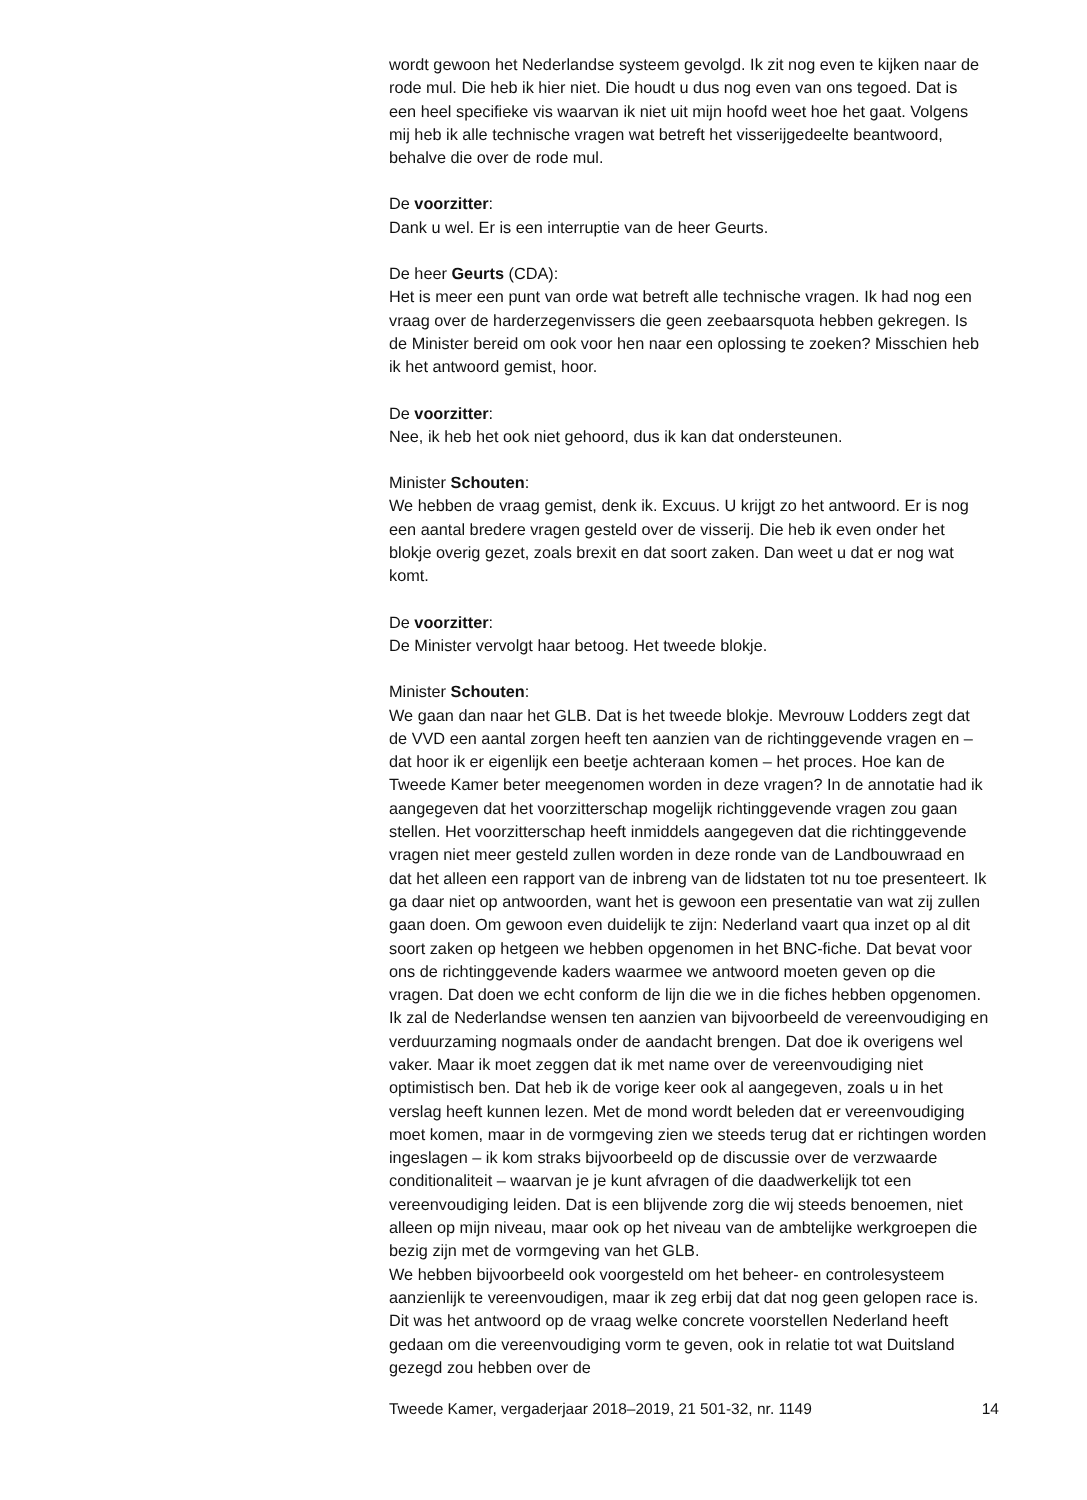wordt gewoon het Nederlandse systeem gevolgd. Ik zit nog even te kijken naar de rode mul. Die heb ik hier niet. Die houdt u dus nog even van ons tegoed. Dat is een heel specifieke vis waarvan ik niet uit mijn hoofd weet hoe het gaat. Volgens mij heb ik alle technische vragen wat betreft het visserijgedeelte beantwoord, behalve die over de rode mul.
De voorzitter:
Dank u wel. Er is een interruptie van de heer Geurts.
De heer Geurts (CDA):
Het is meer een punt van orde wat betreft alle technische vragen. Ik had nog een vraag over de harderzegenvissers die geen zeebaarsquota hebben gekregen. Is de Minister bereid om ook voor hen naar een oplossing te zoeken? Misschien heb ik het antwoord gemist, hoor.
De voorzitter:
Nee, ik heb het ook niet gehoord, dus ik kan dat ondersteunen.
Minister Schouten:
We hebben de vraag gemist, denk ik. Excuus. U krijgt zo het antwoord. Er is nog een aantal bredere vragen gesteld over de visserij. Die heb ik even onder het blokje overig gezet, zoals brexit en dat soort zaken. Dan weet u dat er nog wat komt.
De voorzitter:
De Minister vervolgt haar betoog. Het tweede blokje.
Minister Schouten:
We gaan dan naar het GLB. Dat is het tweede blokje. Mevrouw Lodders zegt dat de VVD een aantal zorgen heeft ten aanzien van de richtinggevende vragen en – dat hoor ik er eigenlijk een beetje achteraan komen – het proces. Hoe kan de Tweede Kamer beter meegenomen worden in deze vragen? In de annotatie had ik aangegeven dat het voorzitterschap mogelijk richtinggevende vragen zou gaan stellen. Het voorzitterschap heeft inmiddels aangegeven dat die richtinggevende vragen niet meer gesteld zullen worden in deze ronde van de Landbouwraad en dat het alleen een rapport van de inbreng van de lidstaten tot nu toe presenteert. Ik ga daar niet op antwoorden, want het is gewoon een presentatie van wat zij zullen gaan doen. Om gewoon even duidelijk te zijn: Nederland vaart qua inzet op al dit soort zaken op hetgeen we hebben opgenomen in het BNC-fiche. Dat bevat voor ons de richtinggevende kaders waarmee we antwoord moeten geven op die vragen. Dat doen we echt conform de lijn die we in die fiches hebben opgenomen.
Ik zal de Nederlandse wensen ten aanzien van bijvoorbeeld de vereenvoudiging en verduurzaming nogmaals onder de aandacht brengen. Dat doe ik overigens wel vaker. Maar ik moet zeggen dat ik met name over de vereenvoudiging niet optimistisch ben. Dat heb ik de vorige keer ook al aangegeven, zoals u in het verslag heeft kunnen lezen. Met de mond wordt beleden dat er vereenvoudiging moet komen, maar in de vormgeving zien we steeds terug dat er richtingen worden ingeslagen – ik kom straks bijvoorbeeld op de discussie over de verzwaarde conditionaliteit – waarvan je je kunt afvragen of die daadwerkelijk tot een vereenvoudiging leiden. Dat is een blijvende zorg die wij steeds benoemen, niet alleen op mijn niveau, maar ook op het niveau van de ambtelijke werkgroepen die bezig zijn met de vormgeving van het GLB.
We hebben bijvoorbeeld ook voorgesteld om het beheer- en controlesysteem aanzienlijk te vereenvoudigen, maar ik zeg erbij dat dat nog geen gelopen race is. Dit was het antwoord op de vraag welke concrete voorstellen Nederland heeft gedaan om die vereenvoudiging vorm te geven, ook in relatie tot wat Duitsland gezegd zou hebben over de
Tweede Kamer, vergaderjaar 2018–2019, 21 501-32, nr. 1149 14